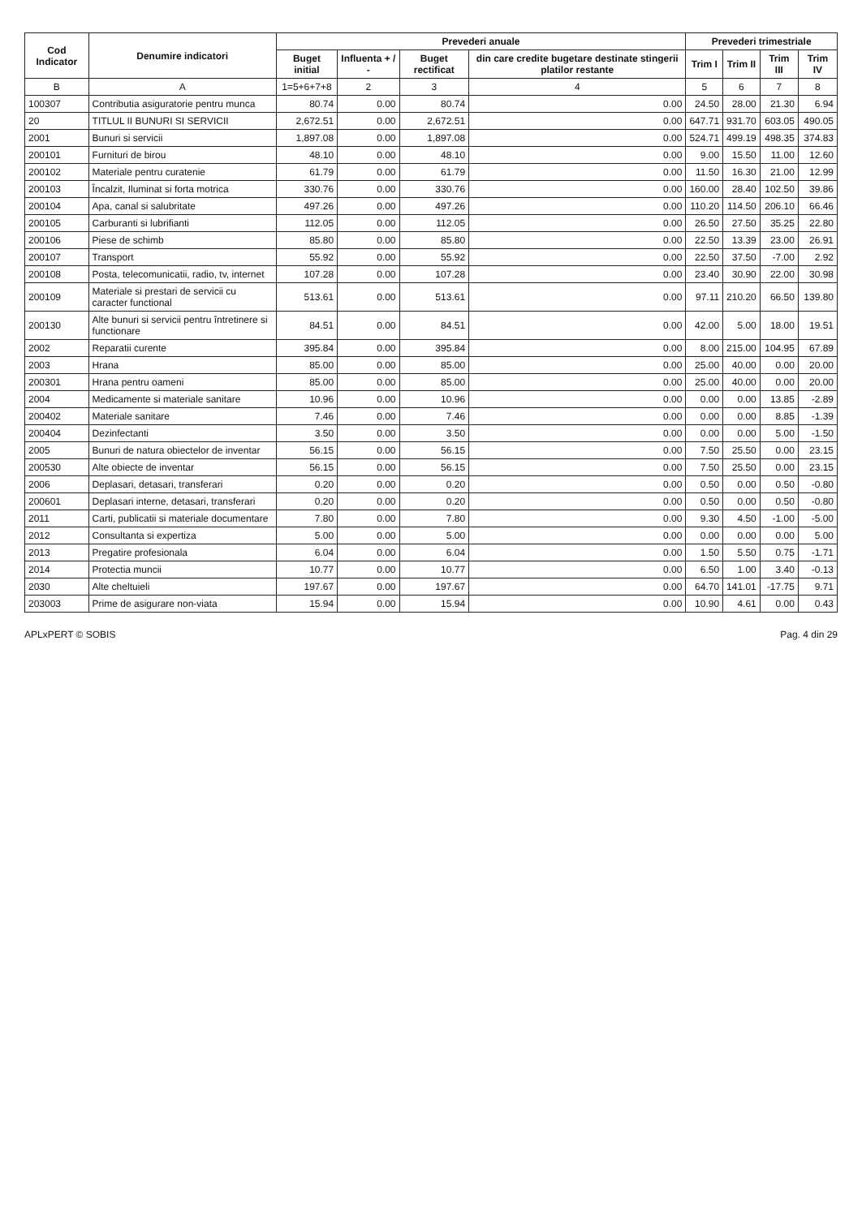| Cod Indicator | Denumire indicatori | Prevederi anuale | | | | Prevederi trimestriale | | | |
| --- | --- | --- | --- | --- | --- | --- | --- | --- | --- |
| | | Buget initial | Influenta + / - | Buget rectificat | din care credite bugetare destinate stingerii platilor restante | Trim I | Trim II | Trim III | Trim IV |
| B | A | 1=5+6+7+8 | 2 | 3 | 4 | 5 | 6 | 7 | 8 |
| 100307 | Contributia asiguratorie pentru munca | 80.74 | 0.00 | 80.74 | 0.00 | 24.50 | 28.00 | 21.30 | 6.94 |
| 20 | TITLUL II BUNURI SI SERVICII | 2,672.51 | 0.00 | 2,672.51 | 0.00 | 647.71 | 931.70 | 603.05 | 490.05 |
| 2001 | Bunuri si servicii | 1,897.08 | 0.00 | 1,897.08 | 0.00 | 524.71 | 499.19 | 498.35 | 374.83 |
| 200101 | Furnituri de birou | 48.10 | 0.00 | 48.10 | 0.00 | 9.00 | 15.50 | 11.00 | 12.60 |
| 200102 | Materiale pentru curatenie | 61.79 | 0.00 | 61.79 | 0.00 | 11.50 | 16.30 | 21.00 | 12.99 |
| 200103 | Încalzit, Iluminat si forta motrica | 330.76 | 0.00 | 330.76 | 0.00 | 160.00 | 28.40 | 102.50 | 39.86 |
| 200104 | Apa, canal si salubritate | 497.26 | 0.00 | 497.26 | 0.00 | 110.20 | 114.50 | 206.10 | 66.46 |
| 200105 | Carburanti si lubrifianti | 112.05 | 0.00 | 112.05 | 0.00 | 26.50 | 27.50 | 35.25 | 22.80 |
| 200106 | Piese de schimb | 85.80 | 0.00 | 85.80 | 0.00 | 22.50 | 13.39 | 23.00 | 26.91 |
| 200107 | Transport | 55.92 | 0.00 | 55.92 | 0.00 | 22.50 | 37.50 | -7.00 | 2.92 |
| 200108 | Posta, telecomunicatii, radio, tv, internet | 107.28 | 0.00 | 107.28 | 0.00 | 23.40 | 30.90 | 22.00 | 30.98 |
| 200109 | Materiale si prestari de servicii cu caracter functional | 513.61 | 0.00 | 513.61 | 0.00 | 97.11 | 210.20 | 66.50 | 139.80 |
| 200130 | Alte bunuri si servicii pentru întretinere si functionare | 84.51 | 0.00 | 84.51 | 0.00 | 42.00 | 5.00 | 18.00 | 19.51 |
| 2002 | Reparatii curente | 395.84 | 0.00 | 395.84 | 0.00 | 8.00 | 215.00 | 104.95 | 67.89 |
| 2003 | Hrana | 85.00 | 0.00 | 85.00 | 0.00 | 25.00 | 40.00 | 0.00 | 20.00 |
| 200301 | Hrana pentru oameni | 85.00 | 0.00 | 85.00 | 0.00 | 25.00 | 40.00 | 0.00 | 20.00 |
| 2004 | Medicamente si materiale sanitare | 10.96 | 0.00 | 10.96 | 0.00 | 0.00 | 0.00 | 13.85 | -2.89 |
| 200402 | Materiale sanitare | 7.46 | 0.00 | 7.46 | 0.00 | 0.00 | 0.00 | 8.85 | -1.39 |
| 200404 | Dezinfectanti | 3.50 | 0.00 | 3.50 | 0.00 | 0.00 | 0.00 | 5.00 | -1.50 |
| 2005 | Bunuri de natura obiectelor de inventar | 56.15 | 0.00 | 56.15 | 0.00 | 7.50 | 25.50 | 0.00 | 23.15 |
| 200530 | Alte obiecte de inventar | 56.15 | 0.00 | 56.15 | 0.00 | 7.50 | 25.50 | 0.00 | 23.15 |
| 2006 | Deplasari, detasari, transferari | 0.20 | 0.00 | 0.20 | 0.00 | 0.50 | 0.00 | 0.50 | -0.80 |
| 200601 | Deplasari interne, detasari, transferari | 0.20 | 0.00 | 0.20 | 0.00 | 0.50 | 0.00 | 0.50 | -0.80 |
| 2011 | Carti, publicatii si materiale documentare | 7.80 | 0.00 | 7.80 | 0.00 | 9.30 | 4.50 | -1.00 | -5.00 |
| 2012 | Consultanta si expertiza | 5.00 | 0.00 | 5.00 | 0.00 | 0.00 | 0.00 | 0.00 | 5.00 |
| 2013 | Pregatire profesionala | 6.04 | 0.00 | 6.04 | 0.00 | 1.50 | 5.50 | 0.75 | -1.71 |
| 2014 | Protectia muncii | 10.77 | 0.00 | 10.77 | 0.00 | 6.50 | 1.00 | 3.40 | -0.13 |
| 2030 | Alte cheltuieli | 197.67 | 0.00 | 197.67 | 0.00 | 64.70 | 141.01 | -17.75 | 9.71 |
| 203003 | Prime de asigurare non-viata | 15.94 | 0.00 | 15.94 | 0.00 | 10.90 | 4.61 | 0.00 | 0.43 |
APLxPERT © SOBIS Pag. 4 din 29